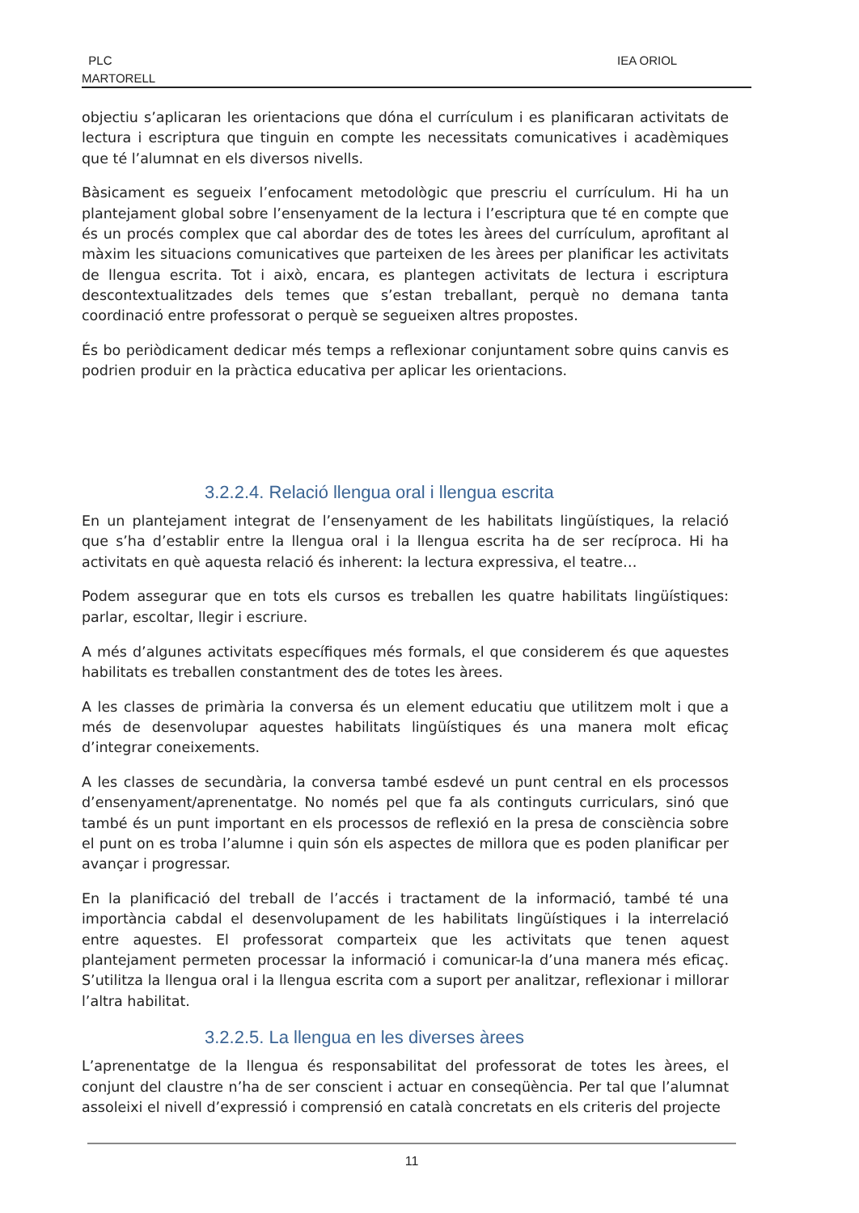PLC
MARTORELL
IEA ORIOL
objectiu s’aplicaran les orientacions que dóna el currículum i es planificaran activitats de lectura i escriptura que tinguin en compte les necessitats comunicatives i acadèmiques que té l’alumnat en els diversos nivells.
Bàsicament es segueix l’enfocament metodològic que prescriu el currículum. Hi ha un plantejament global sobre l’ensenyament de la lectura i l’escriptura que té en compte que és un procés complex que cal abordar des de totes les àrees del currículum, aprofitant al màxim les situacions comunicatives que parteixen de les àrees per planificar les activitats de llengua escrita. Tot i això, encara, es plantegen activitats de lectura i escriptura descontextualitzades dels temes que s’estan treballant, perquè no demana tanta coordinació entre professorat o perquè se segueixen altres propostes.
És bo periòdicament dedicar més temps a reflexionar conjuntament sobre quins canvis es podrien produir en la pràctica educativa per aplicar les orientacions.
3.2.2.4. Relació llengua oral i llengua escrita
En un plantejament integrat de l’ensenyament de les habilitats lingüístiques, la relació que s’ha d’establir entre la llengua oral i la llengua escrita ha de ser recíproca. Hi ha activitats en què aquesta relació és inherent: la lectura expressiva, el teatre…
Podem assegurar que en tots els cursos es treballen les quatre habilitats lingüístiques: parlar, escoltar, llegir i escriure.
A més d’algunes activitats específiques més formals, el que considerem és que aquestes habilitats es treballen constantment des de totes les àrees.
A les classes de primària la conversa és un element educatiu que utilitzem molt i que a més de desenvolupar aquestes habilitats lingüístiques és una manera molt eficaç d’integrar coneixements.
A les classes de secundària, la conversa també esdevé un punt central en els processos d’ensenyament/aprenentatge. No només pel que fa als continguts curriculars, sinó que també és un punt important en els processos de reflexió en la presa de consciència sobre el punt on es troba l’alumne i quin són els aspectes de millora que es poden planificar per avançar i progressar.
En la planificació del treball de l’accés i tractament de la informació, també té una importància cabdal el desenvolupament de les habilitats lingüístiques i la interrelació entre aquestes. El professorat comparteix que les activitats que tenen aquest plantejament permeten processar la informació i comunicar-la d’una manera més eficaç. S’utilitza la llengua oral i la llengua escrita com a suport per analitzar, reflexionar i millorar l’altra habilitat.
3.2.2.5. La llengua en les diverses àrees
L’aprenentatge de la llengua és responsabilitat del professorat de totes les àrees, el conjunt del claustre n’ha de ser conscient i actuar en conseqüència. Per tal que l’alumnat assoleixi el nivell d’expressió i comprensió en català concretats en els criteris del projecte
11